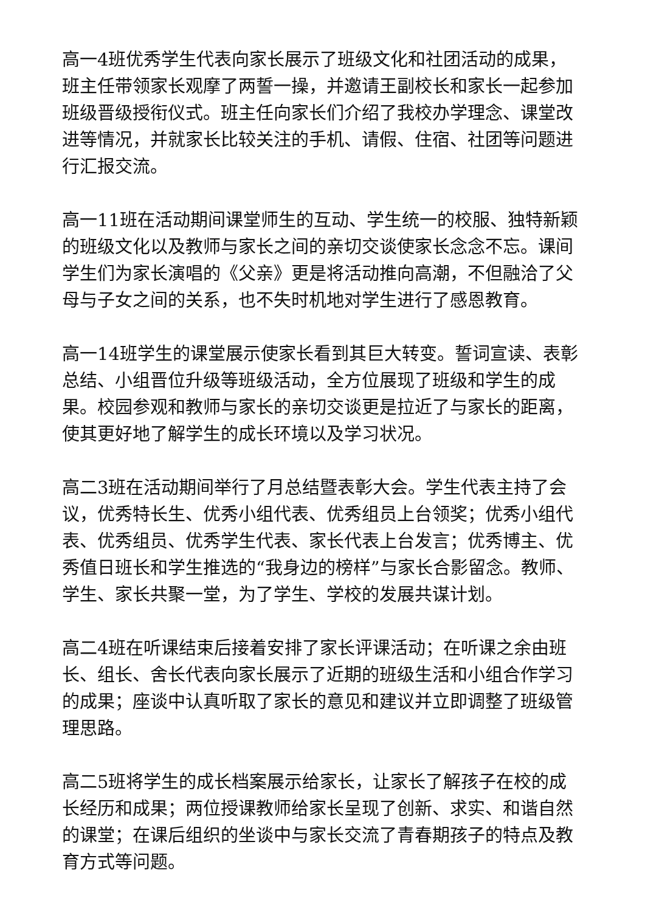高一4班优秀学生代表向家长展示了班级文化和社团活动的成果，班主任带领家长观摩了两誓一操，并邀请王副校长和家长一起参加班级晋级授衔仪式。班主任向家长们介绍了我校办学理念、课堂改进等情况，并就家长比较关注的手机、请假、住宿、社团等问题进行汇报交流。
高一11班在活动期间课堂师生的互动、学生统一的校服、独特新颖的班级文化以及教师与家长之间的亲切交谈使家长念念不忘。课间学生们为家长演唱的《父亲》更是将活动推向高潮，不但融洽了父母与子女之间的关系，也不失时机地对学生进行了感恩教育。
高一14班学生的课堂展示使家长看到其巨大转变。誓词宣读、表彰总结、小组晋位升级等班级活动，全方位展现了班级和学生的成果。校园参观和教师与家长的亲切交谈更是拉近了与家长的距离，使其更好地了解学生的成长环境以及学习状况。
高二3班在活动期间举行了月总结暨表彰大会。学生代表主持了会议，优秀特长生、优秀小组代表、优秀组员上台领奖；优秀小组代表、优秀组员、优秀学生代表、家长代表上台发言；优秀博主、优秀值日班长和学生推选的“我身边的榜样”与家长合影留念。教师、学生、家长共聚一堂，为了学生、学校的发展共谋计划。
高二4班在听课结束后接着安排了家长评课活动；在听课之余由班长、组长、舍长代表向家长展示了近期的班级生活和小组合作学习的成果；座谈中认真听取了家长的意见和建议并立即调整了班级管理思路。
高二5班将学生的成长档案展示给家长，让家长了解孩子在校的成长经历和成果；两位授课教师给家长呈现了创新、求实、和谐自然的课堂；在课后组织的坐谈中与家长交流了青春期孩子的特点及教育方式等问题。